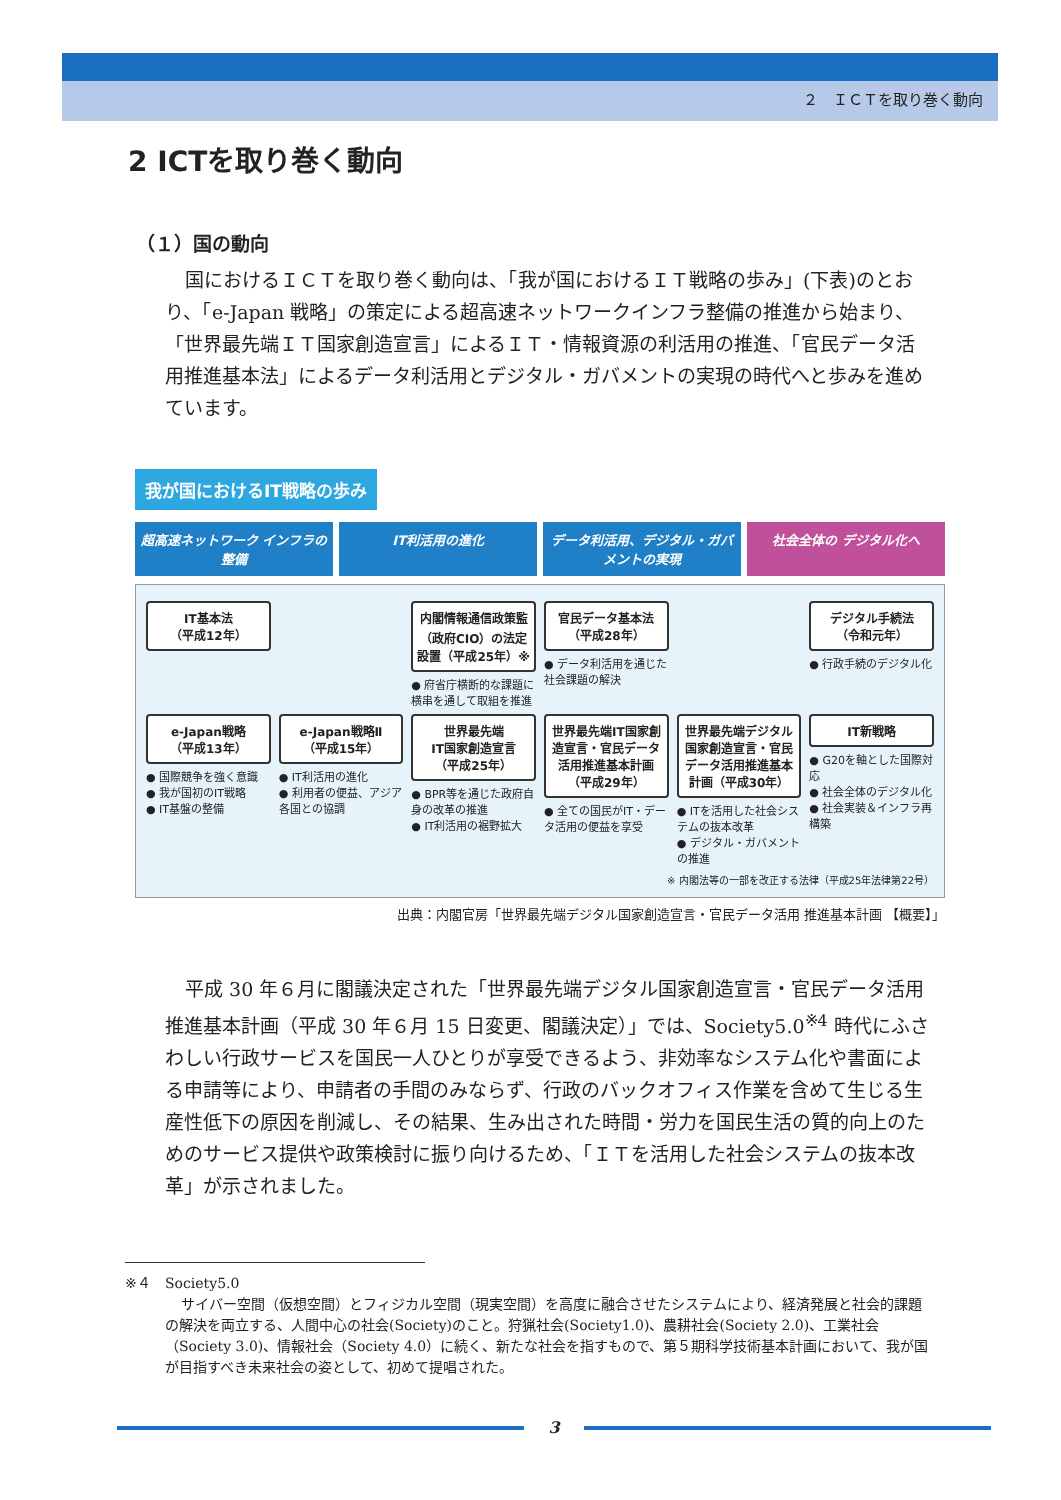２　ＩＣＴを取り巻く動向
2 ICTを取り巻く動向
（１）国の動向
国におけるＩＣＴを取り巻く動向は、「我が国におけるＩＴ戦略の歩み」(下表)のとおり、「e-Japan 戦略」の策定による超高速ネットワークインフラ整備の推進から始まり、「世界最先端ＩＴ国家創造宣言」によるＩＴ・情報資源の利活用の推進、「官民データ活用推進基本法」によるデータ利活用とデジタル・ガバメントの実現の時代へと歩みを進めています。
我が国におけるIT戦略の歩み
超高速ネットワーク インフラの整備 IT利活用の進化 データ利活用、デジタル・ガバメントの実現
社会全体の デジタル化へ
IT基本法
（平成12年）
内閣情報通信政策監（政府CIO）の法定設置（平成25年）※
● 府省庁横断的な課題に横串を通して取組を推進
官民データ基本法
（平成28年）
● データ利活用を通じた社会課題の解決
デジタル手続法
（令和元年）
● 行政手続のデジタル化
e-Japan戦略
（平成13年）
● 国際競争を強く意識
● 我が国初のIT戦略
● IT基盤の整備
e-Japan戦略Ⅱ
（平成15年）
● IT利活用の進化
● 利用者の便益、アジア各国との協調
世界最先端
IT国家創造宣言
（平成25年）
● BPR等を通じた政府自身の改革の推進
● IT利活用の裾野拡大
世界最先端IT国家創造宣言・官民データ活用推進基本計画（平成29年）
● 全ての国民がIT・データ活用の便益を享受
世界最先端デジタル国家創造宣言・官民データ活用推進基本計画（平成30年）
● ITを活用した社会システムの抜本改革
● デジタル・ガバメントの推進
IT新戦略
● G20を軸とした国際対応
● 社会全体のデジタル化
● 社会実装＆インフラ再構築
※ 内閣法等の一部を改正する法律（平成25年法律第22号）
出典：内閣官房「世界最先端デジタル国家創造宣言・官民データ活用 推進基本計画 【概要】」
平成 30 年６月に閣議決定された「世界最先端デジタル国家創造宣言・官民データ活用推進基本計画（平成 30 年６月 15 日変更、閣議決定）」では、Society5.0<sup>※4</sup> 時代にふさわしい行政サービスを国民一人ひとりが享受できるよう、非効率なシステム化や書面による申請等により、申請者の手間のみならず、行政のバックオフィス作業を含めて生じる生産性低下の原因を削減し、その結果、生み出された時間・労力を国民生活の質的向上のためのサービス提供や政策検討に振り向けるため、「ＩＴを活用した社会システムの抜本改革」が示されました。
※４　Society5.0
サイバー空間（仮想空間）とフィジカル空間（現実空間）を高度に融合させたシステムにより、経済発展と社会的課題の解決を両立する、人間中心の社会(Society)のこと。狩猟社会(Society1.0)、農耕社会(Society 2.0)、工業社会（Society 3.0)、情報社会（Society 4.0）に続く、新たな社会を指すもので、第５期科学技術基本計画において、我が国が目指すべき未来社会の姿として、初めて提唱された。
3